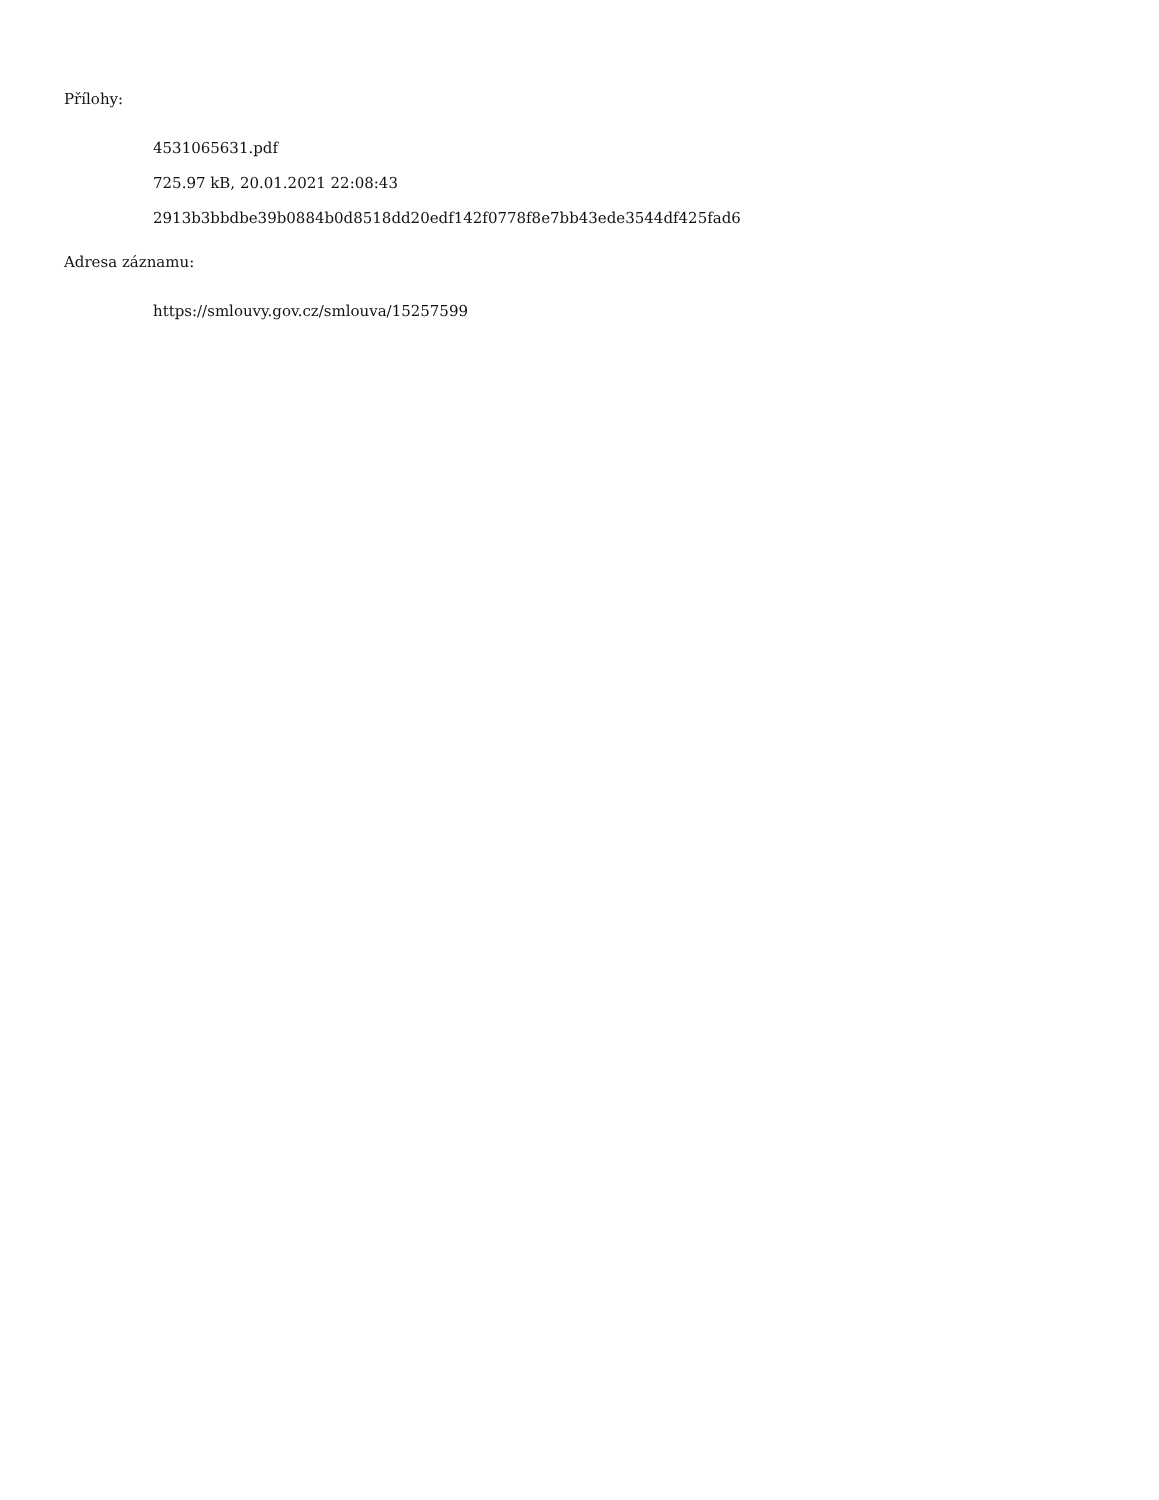Přílohy:
4531065631.pdf
725.97 kB, 20.01.2021 22:08:43
2913b3bbdbe39b0884b0d8518dd20edf142f0778f8e7bb43ede3544df425fad6
Adresa záznamu:
https://smlouvy.gov.cz/smlouva/15257599